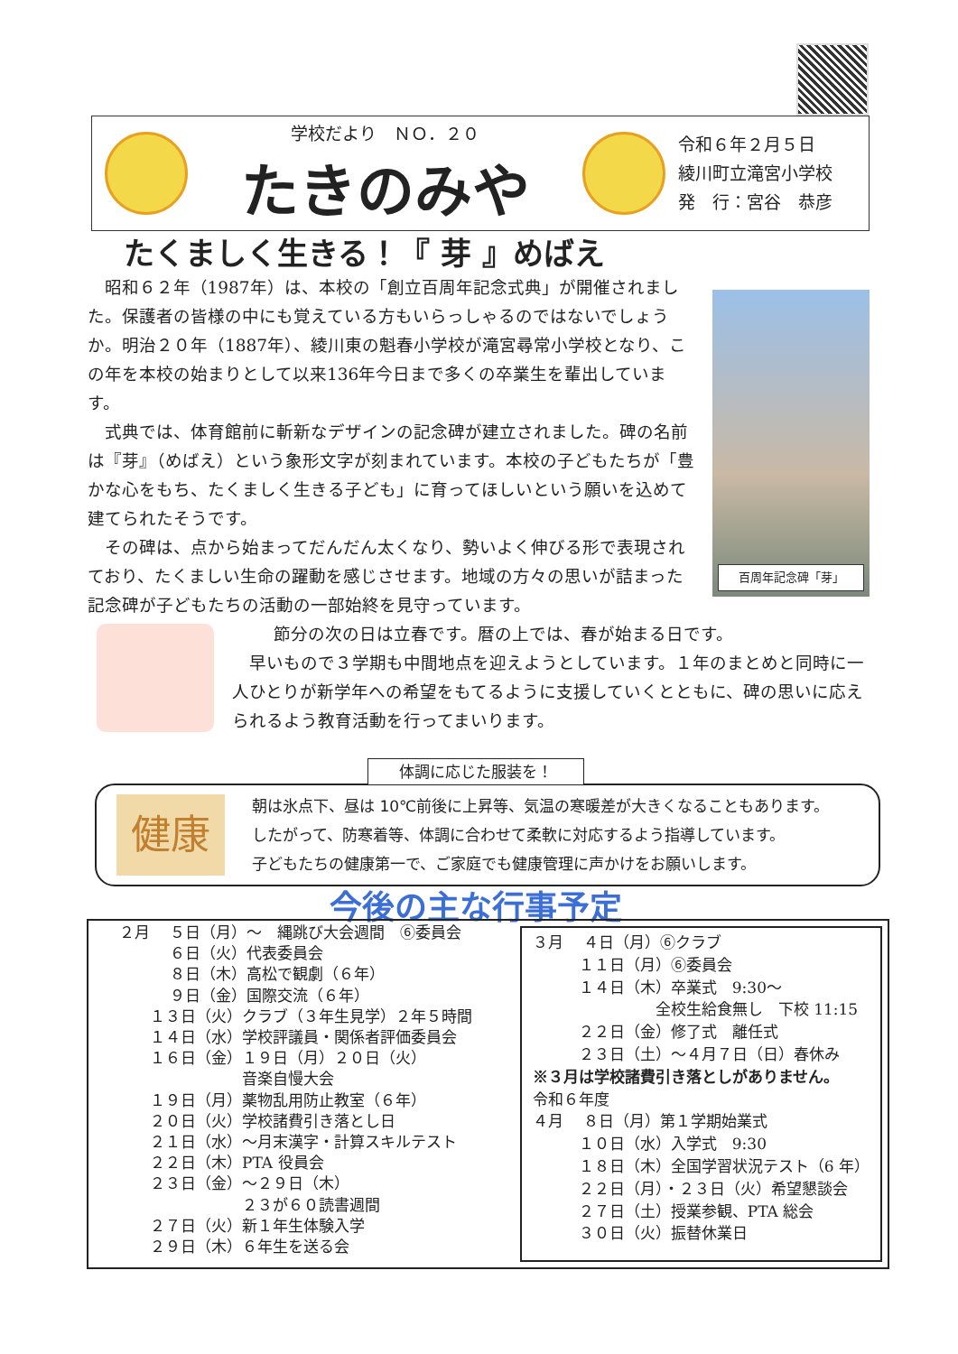学校だより　ＮＯ．２０
たきのみや
令和６年２月５日
綾川町立滝宮小学校
発　行：宮谷　恭彦
たくましく生きる！『 芽 』めばえ
百周年記念碑「芽」
昭和６２年（1987年）は、本校の「創立百周年記念式典」が開催されました。保護者の皆様の中にも覚えている方もいらっしゃるのではないでしょうか。明治２０年（1887年）、綾川東の魁春小学校が滝宮尋常小学校となり、この年を本校の始まりとして以来136年今日まで多くの卒業生を輩出しています。
式典では、体育館前に斬新なデザインの記念碑が建立されました。碑の名前は『芽』（めばえ）という象形文字が刻まれています。本校の子どもたちが「豊かな心をもち、たくましく生きる子ども」に育ってほしいという願いを込めて建てられたそうです。
その碑は、点から始まってだんだん太くなり、勢いよく伸びる形で表現されており、たくましい生命の躍動を感じさせます。地域の方々の思いが詰まった記念碑が子どもたちの活動の一部始終を見守っています。
節分の次の日は立春です。暦の上では、春が始まる日です。
早いもので３学期も中間地点を迎えようとしています。１年のまとめと同時に一人ひとりが新学年への希望をもてるように支援していくとともに、碑の思いに応えられるよう教育活動を行ってまいります。
体調に応じた服装を！
健康
朝は氷点下、昼は 10℃前後に上昇等、気温の寒暖差が大きくなることもあります。
したがって、防寒着等、体調に合わせて柔軟に対応するよう指導しています。
子どもたちの健康第一で、ご家庭でも健康管理に声かけをお願いします。
今後の主な行事予定
２月　 ５日（月）～　縄跳び大会週間　⑥委員会
　　　 ６日（火）代表委員会
　　　 ８日（木）高松で観劇（６年）
　　　 ９日（金）国際交流（６年）
　　１３日（火）クラブ（３年生見学）２年５時間
　　１４日（水）学校評議員・関係者評価委員会
　　１６日（金）１９日（月）２０日（火）
　　　　　　　　音楽自慢大会
　　１９日（月）薬物乱用防止教室（６年）
　　２０日（火）学校諸費引き落とし日
　　２１日（水）～月末漢字・計算スキルテスト
　　２２日（木）PTA 役員会
　　２３日（金）～２９日（木）
　　　　　　　　２３が６０読書週間
　　２７日（火）新１年生体験入学
　　２９日（木）６年生を送る会
３月　 ４日（月）⑥クラブ
　　　１１日（月）⑥委員会
　　　１４日（木）卒業式　9:30～
　　　　　　　　全校生給食無し　下校 11:15
　　　２２日（金）修了式　離任式
　　　２３日（土）～４月７日（日）春休み
※３月は学校諸費引き落としがありません。
令和６年度
４月　 ８日（月）第１学期始業式
　　　１０日（水）入学式　9:30
　　　１８日（木）全国学習状況テスト（6 年）
　　　２２日（月）・２３日（火）希望懇談会
　　　２７日（土）授業参観、PTA 総会
　　　３０日（火）振替休業日